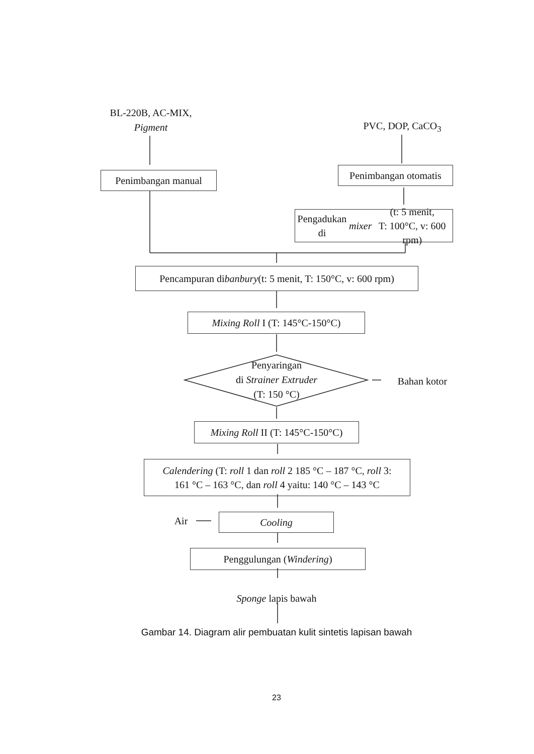BL-220B, AC-MIX,
Pigment
PVC, DOP, CaCO<sub>3</sub>
Penimbangan manual
Penimbangan otomatis
Pengadukan di mixer (t: 5 menit,
T: 100°C, v: 600 rpm)
Pencampuran di banbury (t: 5 menit, T: 150°C, v: 600 rpm)
Mixing Roll I (T: 145°C-150°C)
Penyaringan
di Strainer Extruder
(T: 150 °C)
Bahan kotor
Mixing Roll II (T: 145°C-150°C)
Calendering (T: roll 1 dan roll 2 185 °C – 187 °C, roll 3:
161 °C – 163 °C, dan roll 4 yaitu: 140 °C – 143 °C
Air Cooling
Penggulungan (Windering)
Sponge lapis bawah
Gambar 14. Diagram alir pembuatan kulit sintetis lapisan bawah
23